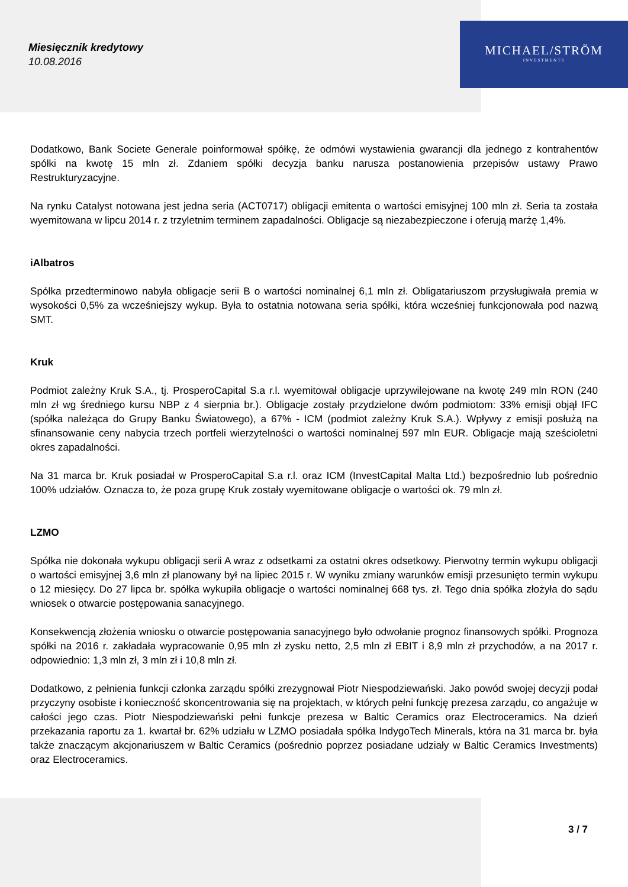Miesięcznik kredytowy
10.08.2016
MICHAEL/STRÖM
INVESTMENTS
Dodatkowo, Bank Societe Generale poinformował spółkę, że odmówi wystawienia gwarancji dla jednego z kontrahentów spółki na kwotę 15 mln zł. Zdaniem spółki decyzja banku narusza postanowienia przepisów ustawy Prawo Restrukturyzacyjne.
Na rynku Catalyst notowana jest jedna seria (ACT0717) obligacji emitenta o wartości emisyjnej 100 mln zł. Seria ta została wyemitowana w lipcu 2014 r. z trzyletnim terminem zapadalności. Obligacje są niezabezpieczone i oferują marżę 1,4%.
iAlbatros
Spółka przedterminowo nabyła obligacje serii B o wartości nominalnej 6,1 mln zł. Obligatariuszom przysługiwała premia w wysokości 0,5% za wcześniejszy wykup. Była to ostatnia notowana seria spółki, która wcześniej funkcjonowała pod nazwą SMT.
Kruk
Podmiot zależny Kruk S.A., tj. ProsperoCapital S.a r.l. wyemitował obligacje uprzywilejowane na kwotę 249 mln RON (240 mln zł wg średniego kursu NBP z 4 sierpnia br.). Obligacje zostały przydzielone dwóm podmiotom: 33% emisji objął IFC (spółka należąca do Grupy Banku Światowego), a 67% - ICM (podmiot zależny Kruk S.A.). Wpływy z emisji posłużą na sfinansowanie ceny nabycia trzech portfeli wierzytelności o wartości nominalnej 597 mln EUR. Obligacje mają sześcioletni okres zapadalności.
Na 31 marca br. Kruk posiadał w ProsperoCapital S.a r.l. oraz ICM (InvestCapital Malta Ltd.) bezpośrednio lub pośrednio 100% udziałów. Oznacza to, że poza grupę Kruk zostały wyemitowane obligacje o wartości ok. 79 mln zł.
LZMO
Spółka nie dokonała wykupu obligacji serii A wraz z odsetkami za ostatni okres odsetkowy. Pierwotny termin wykupu obligacji o wartości emisyjnej 3,6 mln zł planowany był na lipiec 2015 r. W wyniku zmiany warunków emisji przesunięto termin wykupu o 12 miesięcy. Do 27 lipca br. spółka wykupiła obligacje o wartości nominalnej 668 tys. zł. Tego dnia spółka złożyła do sądu wniosek o otwarcie postępowania sanacyjnego.
Konsekwencją złożenia wniosku o otwarcie postępowania sanacyjnego było odwołanie prognoz finansowych spółki. Prognoza spółki na 2016 r. zakładała wypracowanie 0,95 mln zł zysku netto, 2,5 mln zł EBIT i 8,9 mln zł przychodów, a na 2017 r. odpowiednio: 1,3 mln zł, 3 mln zł i 10,8 mln zł.
Dodatkowo, z pełnienia funkcji członka zarządu spółki zrezygnował Piotr Niespodziewański. Jako powód swojej decyzji podał przyczyny osobiste i konieczność skoncentrowania się na projektach, w których pełni funkcję prezesa zarządu, co angażuje w całości jego czas. Piotr Niespodziewański pełni funkcje prezesa w Baltic Ceramics oraz Electroceramics. Na dzień przekazania raportu za 1. kwartał br. 62% udziału w LZMO posiadała spółka IndygoTech Minerals, która na 31 marca br. była także znaczącym akcjonariuszem w Baltic Ceramics (pośrednio poprzez posiadane udziały w Baltic Ceramics Investments) oraz Electroceramics.
3 / 7